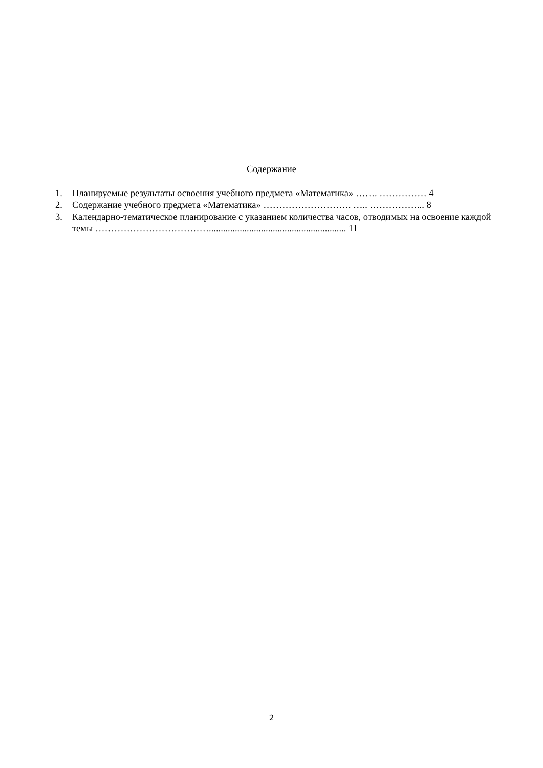Содержание
1. Планируемые результаты освоения учебного предмета «Математика» ……. …………… 4
2. Содержание учебного предмета «Математика» ………………………. ….. ……………... 8
3. Календарно-тематическое планирование с указанием количества часов, отводимых на освоение каждой темы ……………………………….......................................................... 11
2